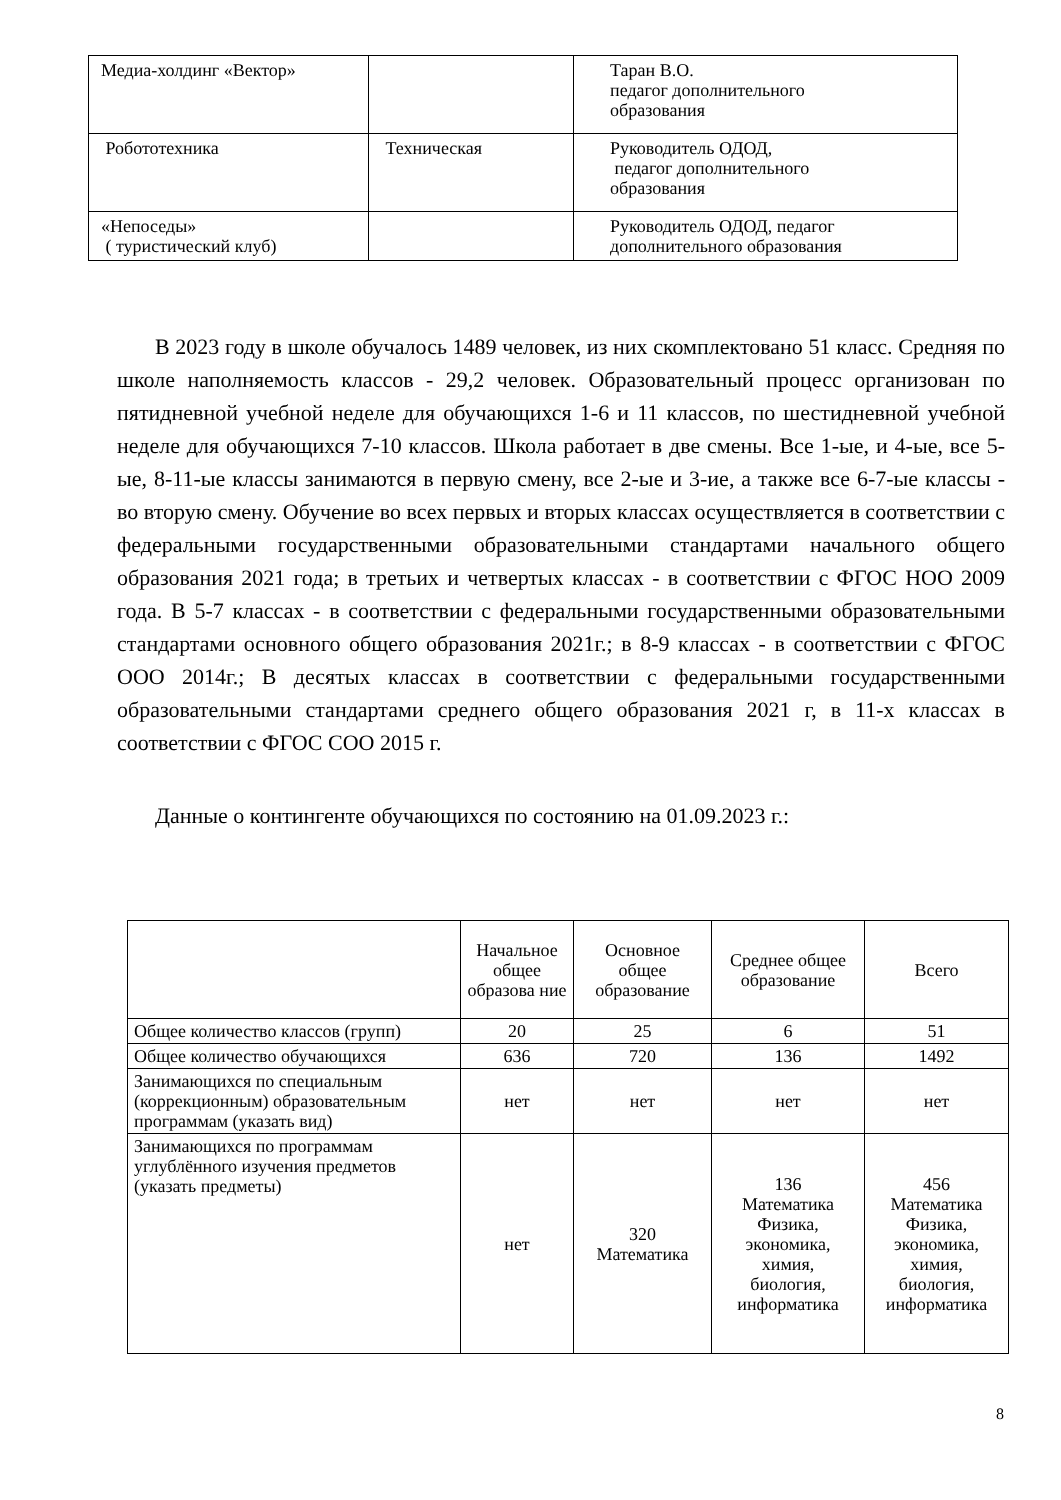| Медиа-холдинг «Вектор» | | Таран В.О. педагог дополнительного образования |
| Робототехника | Техническая | Руководитель ОДОД, педагог дополнительного образования |
| «Непоседы» ( туристический клуб) | | Руководитель ОДОД, педагог дополнительного образования |
В 2023 году в школе обучалось 1489 человек, из них скомплектовано 51 класс. Средняя по школе наполняемость классов - 29,2 человек. Образовательный процесс организован по пятидневной учебной неделе для обучающихся 1-6 и 11 классов, по шестидневной учебной неделе для обучающихся 7-10 классов. Школа работает в две смены. Все 1-ые, и 4-ые, все 5-ые, 8-11-ые классы занимаются в первую смену, все 2-ые и 3-ие, а также все 6-7-ые классы - во вторую смену. Обучение во всех первых и вторых классах осуществляется в соответствии с федеральными государственными образовательными стандартами начального общего образования 2021 года; в третьих и четвертых классах - в соответствии с ФГОС НОО 2009 года. В 5-7 классах - в соответствии с федеральными государственными образовательными стандартами основного общего образования 2021г.; в 8-9 классах - в соответствии с ФГОС ООО 2014г.; В десятых классах в соответствии с федеральными государственными образовательными стандартами среднего общего образования 2021 г, в 11-х классах в соответствии с ФГОС СОО 2015 г.
Данные о контингенте обучающихся по состоянию на 01.09.2023 г.:
| | Начальное общее образова ние | Основное общее образование | Среднее общее образование | Всего |
| Общее количество классов (групп) | 20 | 25 | 6 | 51 |
| Общее количество обучающихся | 636 | 720 | 136 | 1492 |
| Занимающихся по специальным (коррекционным) образовательным программам (указать вид) | нет | нет | нет | нет |
| Занимающихся по программам углублённого изучения предметов (указать предметы) | нет | 320 Математика | 136 Математика Физика, экономика, химия, биология, информатика | 456 Математика Физика, экономика, химия, биология, информатика |
8